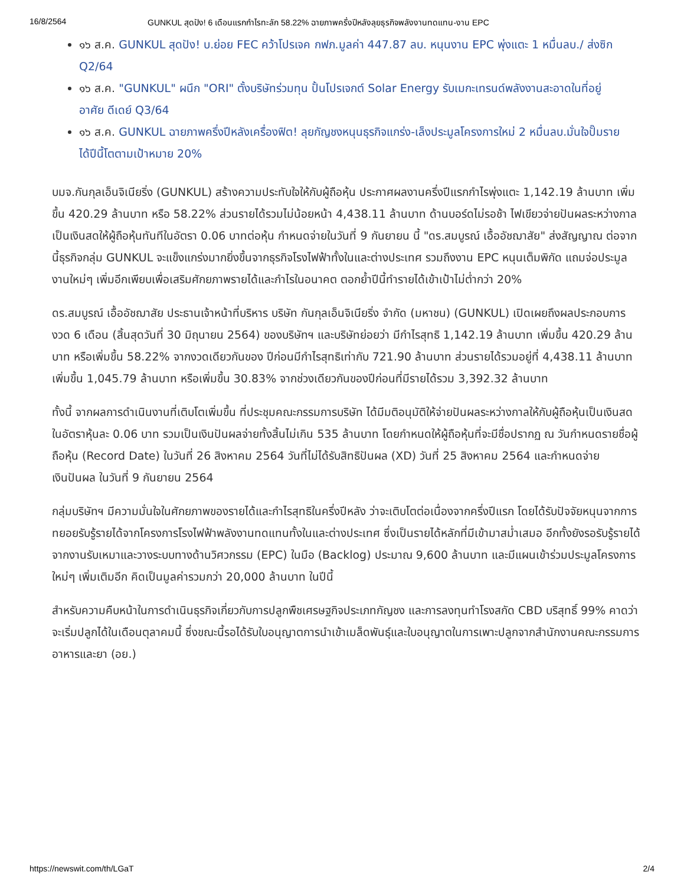16/8/2564 GUNKUL สุดปัง! 6 เดือนแรกกำไรทะลัก 58.22% ฉายภาพครึ่งปีหลังลุยธุรกิจพลังงานทดแทน-งาน EPC
๑๖ ส.ค. GUNKUL สุดปัง! บ.ย่อย FEC คว้าโปรเจค กฟภ.มูลค่า 447.87 ลบ. หนุนงาน EPC พุ่งแตะ 1 หมื่นลบ./ ส่งซิก Q2/64
๑๖ ส.ค. "GUNKUL" ผนึก "ORI" ตั้งบริษัทร่วมทุน ปั้นโปรเจกต์ Solar Energy รับเมกะเทรนด์พลังงานสะอาดในที่อยู่อาศัย ดีเดย์ Q3/64
๑๖ ส.ค. GUNKUL ฉายภาพครึ่งปีหลังเครื่องฟิต! ลุยกัญชงหนุนธุรกิจแกร่ง-เล็งประมูลโครงการใหม่ 2 หมื่นลบ.มั่นใจปั๊มรายได้ปีนี้โตตามเป้าหมาย 20%
บมจ.กันกุลเอ็นจิเนียริ่ง (GUNKUL) สร้างความประทับใจให้กับผู้ถือหุ้น ประกาศผลงานครึ่งปีแรกกำไรพุ่งแตะ 1,142.19 ล้านบาท เพิ่มขึ้น 420.29 ล้านบาท หรือ 58.22% ส่วนรายได้รวมไม่น้อยหน้า 4,438.11 ล้านบาท ด้านบอร์ดไม่รอช้า ไฟเขียวจ่ายปันผลระหว่างกาลเป็นเงินสดให้ผู้ถือหุ้นทันทีในอัตรา 0.06 บาทต่อหุ้น กำหนดจ่ายในวันที่ 9 กันยายน นี้ "ดร.สมบูรณ์ เอื้ออัชฌาสัย" ส่งสัญญาณ ต่อจากนี้ธุรกิจกลุ่ม GUNKUL จะแข็งแกร่งมากยิ่งขึ้นจากธุรกิจโรงไฟฟ้าทั้งในและต่างประเทศ รวมถึงงาน EPC หนุนเต็มพิกัด แถมจ่อประมูลงานใหม่ๆ เพิ่มอีกเพียบเพื่อเสริมศักยภาพรายได้และกำไรในอนาคต ตอกย้ำปีนี้ทำรายได้เข้าเป้าไม่ต่ำกว่า 20%
ดร.สมบูรณ์ เอื้ออัชฌาสัย ประธานเจ้าหน้าที่บริหาร บริษัท กันกุลเอ็นจิเนียริ่ง จำกัด (มหาชน) (GUNKUL) เปิดเผยถึงผลประกอบการงวด 6 เดือน (สิ้นสุดวันที่ 30 มิถุนายน 2564) ของบริษัทฯ และบริษัทย่อยว่า มีกำไรสุทธิ 1,142.19 ล้านบาท เพิ่มขึ้น 420.29 ล้านบาท หรือเพิ่มขึ้น 58.22% จากงวดเดียวกันของ ปีก่อนมีกำไรสุทธิเท่ากับ 721.90 ล้านบาท ส่วนรายได้รวมอยู่ที่ 4,438.11 ล้านบาท เพิ่มขึ้น 1,045.79 ล้านบาท หรือเพิ่มขึ้น 30.83% จากช่วงเดียวกันของปีก่อนที่มีรายได้รวม 3,392.32 ล้านบาท
ทั้งนี้ จากผลการดำเนินงานที่เติบโตเพิ่มขึ้น ที่ประชุมคณะกรรมการบริษัท ได้มีมติอนุมัติให้จ่ายปันผลระหว่างกาลให้กับผู้ถือหุ้นเป็นเงินสดในอัตราหุ้นละ 0.06 บาท รวมเป็นเงินปันผลจ่ายทั้งสิ้นไม่เกิน 535 ล้านบาท โดยกำหนดให้ผู้ถือหุ้นที่จะมีชื่อปรากฏ ณ วันกำหนดรายชื่อผู้ถือหุ้น (Record Date) ในวันที่ 26 สิงหาคม 2564 วันที่ไม่ได้รับสิทธิปันผล (XD) วันที่ 25 สิงหาคม 2564 และกำหนดจ่ายเงินปันผล ในวันที่ 9 กันยายน 2564
กลุ่มบริษัทฯ มีความมั่นใจในศักยภาพของรายได้และกำไรสุทธิในครึ่งปีหลัง ว่าจะเติบโตต่อเนื่องจากครึ่งปีแรก โดยได้รับปัจจัยหนุนจากการทยอยรับรู้รายได้จากโครงการโรงไฟฟ้าพลังงานทดแทนทั้งในและต่างประเทศ ซึ่งเป็นรายได้หลักที่มีเข้ามาสม่ำเสมอ อีกทั้งยังรอรับรู้รายได้จากงานรับเหมาและวางระบบทางด้านวิศวกรรม (EPC) ในมือ (Backlog) ประมาณ 9,600 ล้านบาท และมีแผนเข้าร่วมประมูลโครงการใหม่ๆ เพิ่มเติมอีก คิดเป็นมูลค่ารวมกว่า 20,000 ล้านบาท ในปีนี้
สำหรับความคืบหน้าในการดำเนินธุรกิจเกี่ยวกับการปลูกพืชเศรษฐกิจประเภทกัญชง และการลงทุนทำโรงสกัด CBD บริสุทธิ์ 99% คาดว่าจะเริ่มปลูกได้ในเดือนตุลาคมนี้ ซึ่งขณะนี้รอได้รับใบอนุญาตการนำเข้าเมล็ดพันธุ์และใบอนุญาตในการเพาะปลูกจากสำนักงานคณะกรรมการอาหารและยา (อย.)
https://newswit.com/th/LGaT 2/4